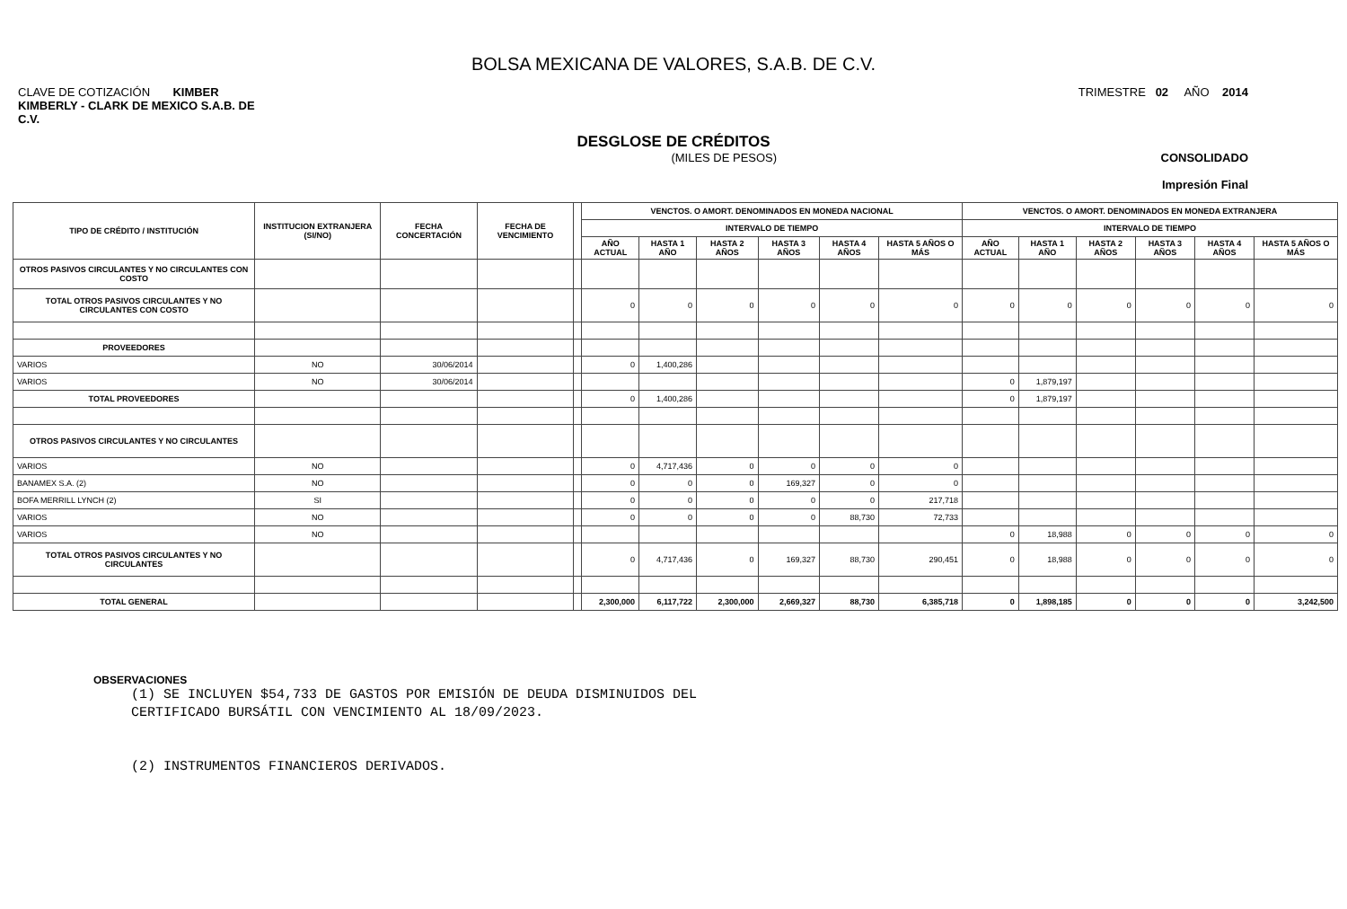BOLSA MEXICANA DE VALORES, S.A.B. DE C.V.
CLAVE DE COTIZACIÓN KIMBER
KIMBERLY - CLARK DE MEXICO S.A.B. DE
C.V.
TRIMESTRE 02 AÑO 2014
DESGLOSE DE CRÉDITOS
(MILES DE PESOS) CONSOLIDADO
Impresión Final
| TIPO DE CRÉDITO / INSTITUCIÓN | INSTITUCION EXTRANJERA (SI/NO) | FECHA CONCERTACIÓN | FECHA DE VENCIMIENTO | | VENCTOS. O AMORT. DENOMINADOS EN MONEDA NACIONAL | | | | | | VENCTOS. O AMORT. DENOMINADOS EN MONEDA EXTRANJERA | | | | | |
| --- | --- | --- | --- | --- | --- | --- | --- | --- | --- | --- | --- | --- | --- | --- | --- | --- |
| | | | | | INTERVALO DE TIEMPO | | | | | | INTERVALO DE TIEMPO | | | | | |
| | | | | | AÑO ACTUAL | HASTA 1 AÑO | HASTA 2 AÑOS | HASTA 3 AÑOS | HASTA 4 AÑOS | HASTA 5 AÑOS O MÁS | AÑO ACTUAL | HASTA 1 AÑO | HASTA 2 AÑOS | HASTA 3 AÑOS | HASTA 4 AÑOS | HASTA 5 AÑOS O MÁS |
| OTROS PASIVOS CIRCULANTES Y NO CIRCULANTES CON COSTO | | | | | | | | | | | | | | | | |
| TOTAL OTROS PASIVOS CIRCULANTES Y NO CIRCULANTES CON COSTO | | | | | 0 | 0 | 0 | 0 | 0 | 0 | 0 | 0 | 0 | 0 | 0 | 0 |
| PROVEEDORES | | | | | | | | | | | | | | | | |
| VARIOS | NO | 30/06/2014 | | | 0 | 1,400,286 | | | | | | | | | | |
| VARIOS | NO | 30/06/2014 | | | | | | | | | 0 | 1,879,197 | | | | |
| TOTAL PROVEEDORES | | | | | 0 | 1,400,286 | | | | | 0 | 1,879,197 | | | | |
| OTROS PASIVOS CIRCULANTES Y NO CIRCULANTES | | | | | | | | | | | | | | | | |
| VARIOS | NO | | | | 0 | 4,717,436 | 0 | 0 | 0 | 0 | | | | | | |
| BANAMEX S.A. (2) | NO | | | | 0 | 0 | 0 | 169,327 | 0 | 0 | | | | | | |
| BOFA MERRILL LYNCH (2) | SI | | | | 0 | 0 | 0 | 0 | 0 | 217,718 | | | | | | |
| VARIOS | NO | | | | 0 | 0 | 0 | 0 | 88,730 | 72,733 | | | | | | |
| VARIOS | NO | | | | | | | | | | 0 | 18,988 | 0 | 0 | 0 | 0 |
| TOTAL OTROS PASIVOS CIRCULANTES Y NO CIRCULANTES | | | | | 0 | 4,717,436 | 0 | 169,327 | 88,730 | 290,451 | 0 | 18,988 | 0 | 0 | 0 | 0 |
| TOTAL GENERAL | | | | | 2,300,000 | 6,117,722 | 2,300,000 | 2,669,327 | 88,730 | 6,385,718 | 0 | 1,898,185 | 0 | 0 | 0 | 3,242,500 |
OBSERVACIONES
(1) SE INCLUYEN $54,733 DE GASTOS POR EMISIÓN DE DEUDA DISMINUIDOS DEL
CERTIFICADO BURSÁTIL CON VENCIMIENTO AL 18/09/2023.
(2) INSTRUMENTOS FINANCIEROS DERIVADOS.